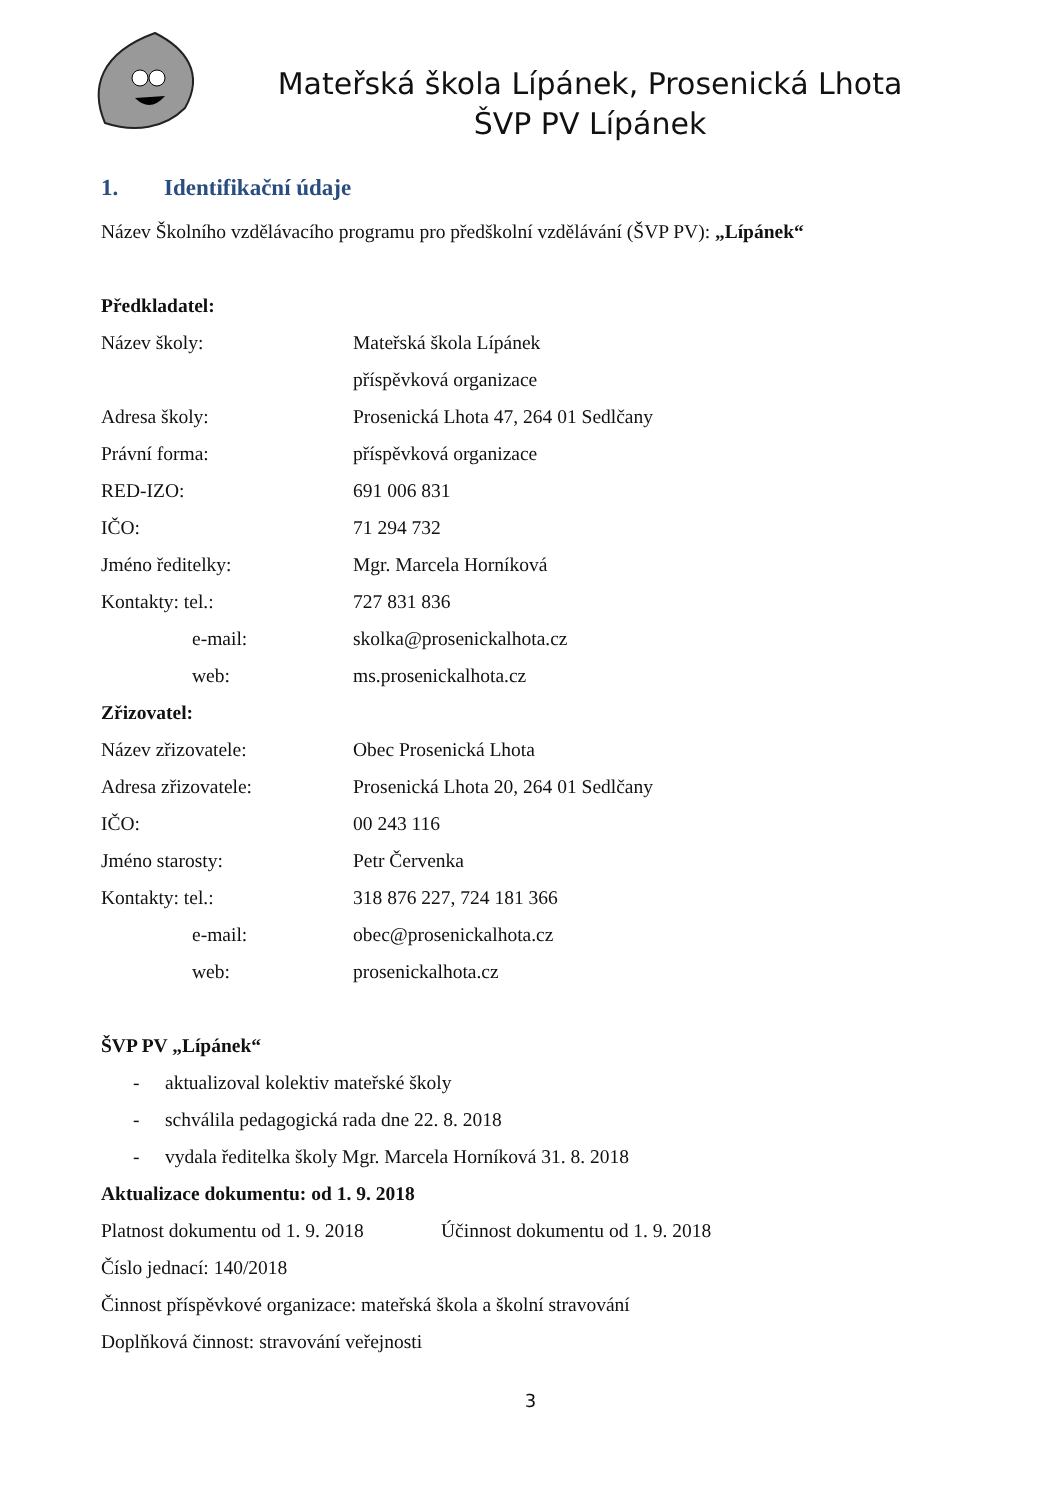Mateřská škola Lípánek, Prosenická Lhota
ŠVP PV Lípánek
1. Identifikační údaje
Název Školního vzdělávacího programu pro předškolní vzdělávání (ŠVP PV): „Lípánek“
Předkladatel:
Název školy: Mateřská škola Lípánek
příspěvková organizace
Adresa školy: Prosenická Lhota 47, 264 01 Sedlčany
Právní forma: příspěvková organizace
RED-IZO: 691 006 831
IČO: 71 294 732
Jméno ředitelky: Mgr. Marcela Horníková
Kontakty: tel.: 727 831 836
e-mail: skolka@prosenickalhota.cz
web: ms.prosenickalhota.cz
Zřizovatel:
Název zřizovatele: Obec Prosenická Lhota
Adresa zřizovatele: Prosenická Lhota 20, 264 01 Sedlčany
IČO: 00 243 116
Jméno starosty: Petr Červenka
Kontakty: tel.: 318 876 227, 724 181 366
e-mail: obec@prosenickalhota.cz
web: prosenickalhota.cz
ŠVP PV „Lípánek“
- aktualizoval kolektiv mateřské školy
- schválila pedagogická rada dne 22. 8. 2018
- vydala ředitelka školy Mgr. Marcela Horníková 31. 8. 2018
Aktualizace dokumentu: od 1. 9. 2018
Platnost dokumentu od 1. 9. 2018
Účinnost dokumentu od 1. 9. 2018
Číslo jednací: 140/2018
Činnost příspěvkové organizace: mateřská škola a školní stravování
Doplňková činnost: stravování veřejnosti
3